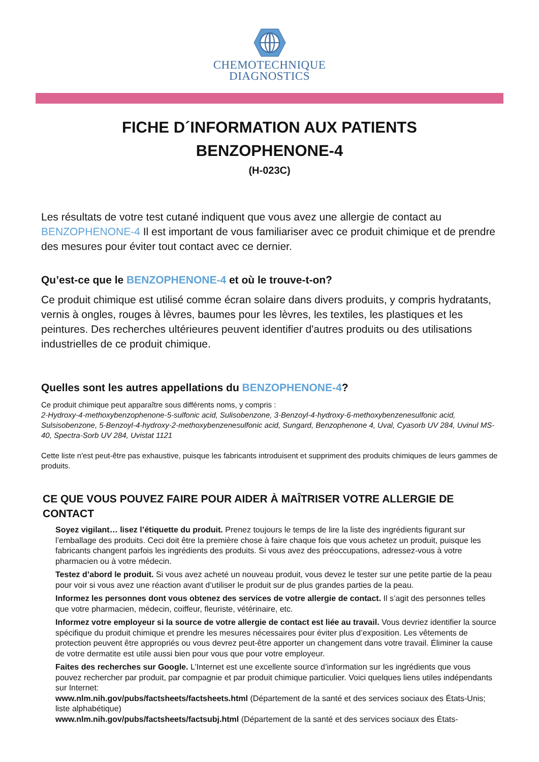CHEMOTECHNIQUE
DIAGNOSTICS
FICHE D´INFORMATION AUX PATIENTS
BENZOPHENONE-4
(H-023C)
Les résultats de votre test cutané indiquent que vous avez une allergie de contact au BENZOPHENONE-4 Il est important de vous familiariser avec ce produit chimique et de prendre des mesures pour éviter tout contact avec ce dernier.
Qu’est-ce que le BENZOPHENONE-4 et où le trouve-t-on?
Ce produit chimique est utilisé comme écran solaire dans divers produits, y compris hydratants, vernis à ongles, rouges à lèvres, baumes pour les lèvres, les textiles, les plastiques et les peintures. Des recherches ultérieures peuvent identifier d'autres produits ou des utilisations industrielles de ce produit chimique.
Quelles sont les autres appellations du BENZOPHENONE-4?
Ce produit chimique peut apparaître sous différents noms, y compris :
2-Hydroxy-4-methoxybenzophenone-5-sulfonic acid, Sulisobenzone, 3-Benzoyl-4-hydroxy-6-methoxybenzenesulfonic acid, Sulsisobenzone, 5-Benzoyl-4-hydroxy-2-methoxybenzenesulfonic acid, Sungard, Benzophenone 4, Uval, Cyasorb UV 284, Uvinul MS-40, Spectra-Sorb UV 284, Uvistat 1121
Cette liste n'est peut-être pas exhaustive, puisque les fabricants introduisent et suppriment des produits chimiques de leurs gammes de produits.
CE QUE VOUS POUVEZ FAIRE POUR AIDER À MAÎTRISER VOTRE ALLERGIE DE CONTACT
Soyez vigilant… lisez l’étiquette du produit. Prenez toujours le temps de lire la liste des ingrédients figurant sur l’emballage des produits. Ceci doit être la première chose à faire chaque fois que vous achetez un produit, puisque les fabricants changent parfois les ingrédients des produits. Si vous avez des préoccupations, adressez-vous à votre pharmacien ou à votre médecin.
Testez d’abord le produit. Si vous avez acheté un nouveau produit, vous devez le tester sur une petite partie de la peau pour voir si vous avez une réaction avant d’utiliser le produit sur de plus grandes parties de la peau.
Informez les personnes dont vous obtenez des services de votre allergie de contact. Il s’agit des personnes telles que votre pharmacien, médecin, coiffeur, fleuriste, vétérinaire, etc.
Informez votre employeur si la source de votre allergie de contact est liée au travail. Vous devriez identifier la source spécifique du produit chimique et prendre les mesures nécessaires pour éviter plus d’exposition. Les vêtements de protection peuvent être appropriés ou vous devrez peut-être apporter un changement dans votre travail. Éliminer la cause de votre dermatite est utile aussi bien pour vous que pour votre employeur.
Faites des recherches sur Google. L’Internet est une excellente source d’information sur les ingrédients que vous pouvez rechercher par produit, par compagnie et par produit chimique particulier. Voici quelques liens utiles indépendants sur Internet:
www.nlm.nih.gov/pubs/factsheets/factsheets.html (Département de la santé et des services sociaux des États-Unis; liste alphabétique)
www.nlm.nih.gov/pubs/factsheets/factsubj.html (Département de la santé et des services sociaux des États-